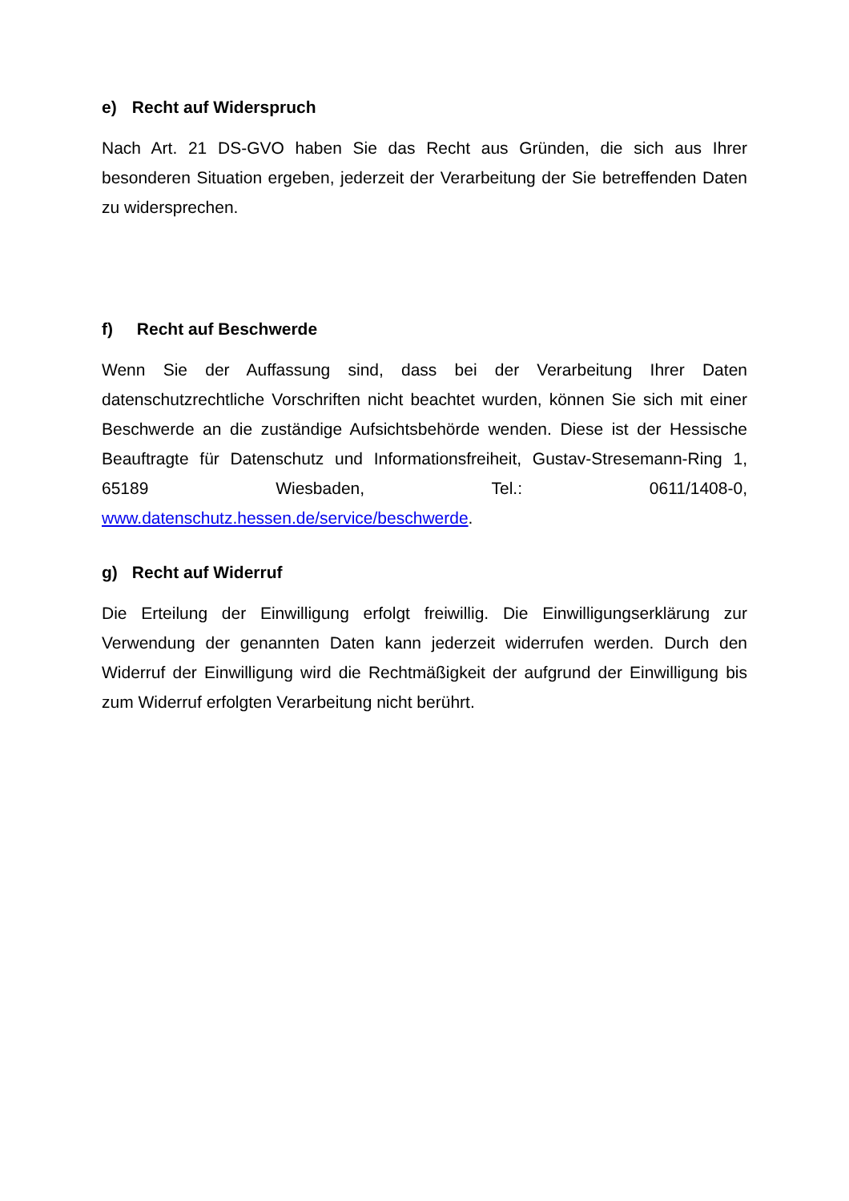e) Recht auf Widerspruch
Nach Art. 21 DS-GVO haben Sie das Recht aus Gründen, die sich aus Ihrer besonderen Situation ergeben, jederzeit der Verarbeitung der Sie betreffenden Daten zu widersprechen.
f) Recht auf Beschwerde
Wenn Sie der Auffassung sind, dass bei der Verarbeitung Ihrer Daten datenschutzrechtliche Vorschriften nicht beachtet wurden, können Sie sich mit einer Beschwerde an die zuständige Aufsichtsbehörde wenden. Diese ist der Hessische Beauftragte für Datenschutz und Informationsfreiheit, Gustav-Stresemann-Ring 1, 65189 Wiesbaden, Tel.: 0611/1408-0, www.datenschutz.hessen.de/service/beschwerde.
g) Recht auf Widerruf
Die Erteilung der Einwilligung erfolgt freiwillig. Die Einwilligungserklärung zur Verwendung der genannten Daten kann jederzeit widerrufen werden. Durch den Widerruf der Einwilligung wird die Rechtmäßigkeit der aufgrund der Einwilligung bis zum Widerruf erfolgten Verarbeitung nicht berührt.